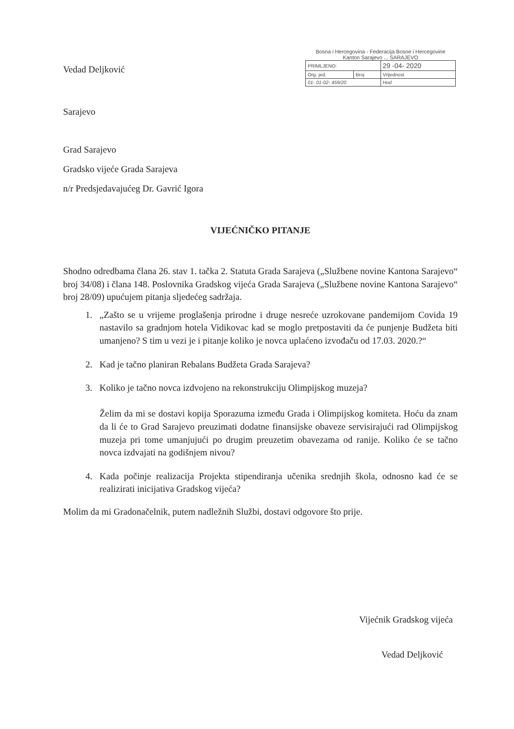Vedad Deljković
Sarajevo
Bosna i Hercegovina - Federacija Bosne i Hercegovine
Kanton Sarajevo ... SARAJEVO
| PRIMLJENO: | | 29 -04- 2020 |
| Org. jed. | Broj | Vrijednost |
| 01- 01-02- 459/20 | | Hod |
Grad Sarajevo
Gradsko vijeće Grada Sarajeva
n/r Predsjedavajućeg Dr. Gavrić Igora
VIJEĆNIČKO PITANJE
Shodno odredbama člana 26. stav 1. tačka 2. Statuta Grada Sarajeva („Službene novine Kantona Sarajevo“ broj 34/08) i člana 148. Poslovnika Gradskog vijeća Grada Sarajeva („Službene novine Kantona Sarajevo“ broj 28/09) upućujem pitanja sljedećeg sadržaja.
1. „Zašto se u vrijeme proglašenja prirodne i druge nesreće uzrokovane pandemijom Covida 19 nastavilo sa gradnjom hotela Vidikovac kad se moglo pretpostaviti da će punjenje Budžeta biti umanjeno? S tim u vezi je i pitanje koliko je novca uplaćeno izvođaču od 17.03. 2020.?“
2. Kad je tačno planiran Rebalans Budžeta Grada Sarajeva?
3. Koliko je tačno novca izdvojeno na rekonstrukciju Olimpijskog muzeja?
Želim da mi se dostavi kopija Sporazuma između Grada i Olimpijskog komiteta. Hoću da znam da li će to Grad Sarajevo preuzimati dodatne finansijske obaveze servisirajući rad Olimpijskog muzeja pri tome umanjujući po drugim preuzetim obavezama od ranije. Koliko će se tačno novca izdvajati na godišnjem nivou?
4. Kada počinje realizacija Projekta stipendiranja učenika srednjih škola, odnosno kad će se realizirati inicijativa Gradskog vijeća?
Molim da mi Gradonačelnik, putem nadležnih Službi, dostavi odgovore što prije.
Vijećnik Gradskog vijeća
Vedad Deljković